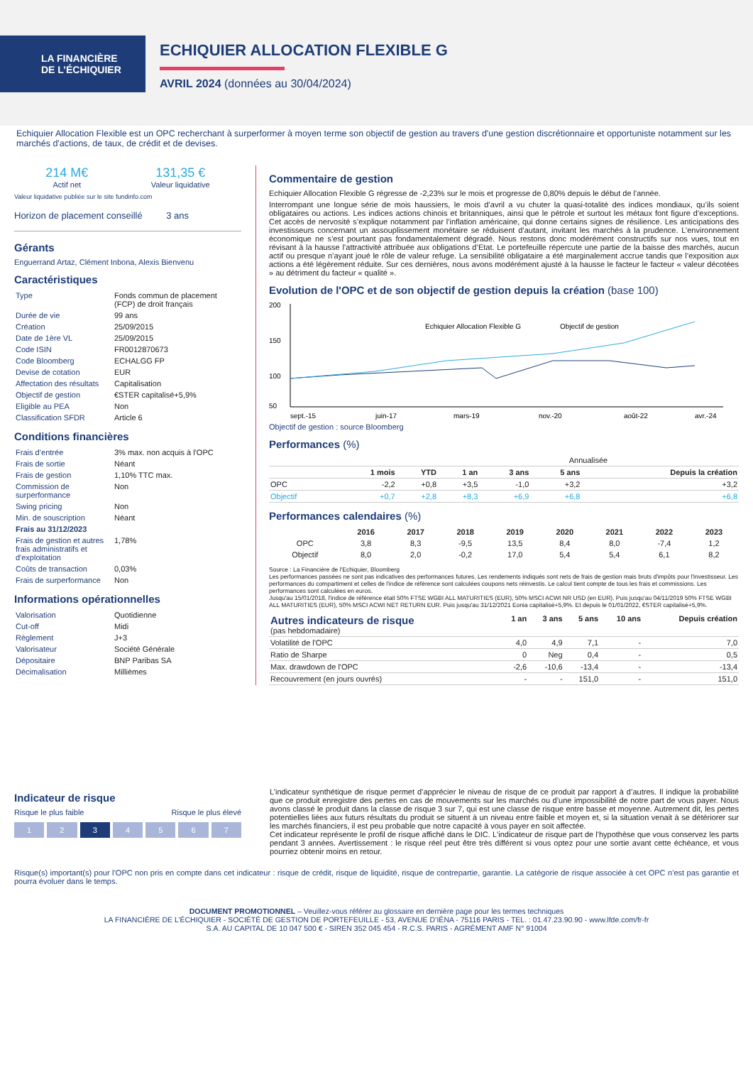LA FINANCIÈRE
DE L’ÉCHIQUIER
ECHIQUIER ALLOCATION FLEXIBLE G
AVRIL 2024 (données au 30/04/2024)
Echiquier Allocation Flexible est un OPC recherchant à surperformer à moyen terme son objectif de gestion au travers d'une gestion discrétionnaire et opportuniste notamment sur les marchés d'actions, de taux, de crédit et de devises.
214 M€
Actif net
131,35 €
Valeur liquidative
Valeur liquidative publiée sur le site fundinfo.com
Horizon de placement conseillé 3 ans
Gérants
Enguerrand Artaz, Clément Inbona, Alexis Bienvenu
Caractéristiques
| Type | Fonds commun de placement (FCP) de droit français |
| Durée de vie | 99 ans |
| Création | 25/09/2015 |
| Date de 1ère VL | 25/09/2015 |
| Code ISIN | FR0012870673 |
| Code Bloomberg | ECHALGG FP |
| Devise de cotation | EUR |
| Affectation des résultats | Capitalisation |
| Objectif de gestion | €STER capitalisé+5,9% |
| Eligible au PEA | Non |
| Classification SFDR | Article 6 |
Conditions financières
| Frais d’entrée | 3% max. non acquis à l'OPC |
| Frais de sortie | Néant |
| Frais de gestion | 1,10% TTC max. |
| Commission de surperformance | Non |
| Swing pricing | Non |
| Min. de souscription | Néant |
| Frais au 31/12/2023 | |
| Frais de gestion et autres frais administratifs et d'exploitation | 1,78% |
| Coûts de transaction | 0,03% |
| Frais de surperformance | Non |
Informations opérationnelles
| Valorisation | Quotidienne |
| Cut-off | Midi |
| Règlement | J+3 |
| Valorisateur | Société Générale |
| Dépositaire | BNP Paribas SA |
| Décimalisation | Millièmes |
Commentaire de gestion
Echiquier Allocation Flexible G régresse de -2,23% sur le mois et progresse de 0,80% depuis le début de l'année.
Interrompant une longue série de mois haussiers, le mois d’avril a vu chuter la quasi-totalité des indices mondiaux, qu’ils soient obligataires ou actions. Les indices actions chinois et britanniques, ainsi que le pétrole et surtout les métaux font figure d’exceptions. Cet accès de nervosité s’explique notamment par l’inflation américaine, qui donne certains signes de résilience. Les anticipations des investisseurs concernant un assouplissement monétaire se réduisent d’autant, invitant les marchés à la prudence. L’environnement économique ne s’est pourtant pas fondamentalement dégradé. Nous restons donc modérément constructifs sur nos vues, tout en révisant à la hausse l’attractivité attribuée aux obligations d’Etat. Le portefeuille répercute une partie de la baisse des marchés, aucun actif ou presque n’ayant joué le rôle de valeur refuge. La sensibilité obligataire a été marginalement accrue tandis que l’exposition aux actions a été légèrement réduite. Sur ces dernières, nous avons modérément ajusté à la hausse le facteur le facteur « valeur décotées » au détriment du facteur « qualité ».
Evolution de l'OPC et de son objectif de gestion depuis la création (base 100)
200
150
100
50
Echiquier Allocation Flexible G
Objectif de gestion
sept.-15
juin-17
mars-19
nov.-20
août-22
avr.-24
Objectif de gestion : source Bloomberg
Performances (%)
| | | | Annualisée | | | |
| --- | --- | --- | --- | --- | --- | --- |
| | 1 mois | YTD | 1 an | 3 ans | 5 ans | Depuis la création |
| OPC | -2,2 | +0,8 | +3,5 | -1,0 | +3,2 | +3,2 |
| Objectif | +0,7 | +2,8 | +8,3 | +6,9 | +6,8 | +6,8 |
Performances calendaires (%)
| | 2016 | 2017 | 2018 | 2019 | 2020 | 2021 | 2022 | 2023 |
| --- | --- | --- | --- | --- | --- | --- | --- | --- |
| OPC | 3,8 | 8,3 | -9,5 | 13,5 | 8,4 | 8,0 | -7,4 | 1,2 |
| Objectif | 8,0 | 2,0 | -0,2 | 17,0 | 5,4 | 5,4 | 6,1 | 8,2 |
Source : La Financière de l'Echiquier, Bloomberg
Les performances passées ne sont pas indicatives des performances futures. Les rendements indiqués sont nets de frais de gestion mais bruts d'impôts pour l'investisseur. Les performances du compartiment et celles de l'indice de référence sont calculées coupons nets réinvestis. Le calcul tient compte de tous les frais et commissions. Les performances sont calculées en euros.
Jusqu'au 15/01/2018, l'indice de référence était 50% FTSE WGBI ALL MATURITIES (EUR), 50% MSCI ACWI NR USD (en EUR). Puis jusqu'au 04/11/2019 50% FTSE WGBI ALL MATURITIES (EUR), 50% MSCI ACWI NET RETURN EUR. Puis jusqu'au 31/12/2021 Eonia capitalisé+5,9%. Et depuis le 01/01/2022, €STER capitalisé+5,9%.
| Autres indicateurs de risque (pas hebdomadaire) | 1 an | 3 ans | 5 ans | 10 ans | Depuis création |
| --- | --- | --- | --- | --- | --- |
| Volatilité de l'OPC | 4,0 | 4,9 | 7,1 | - | 7,0 |
| Ratio de Sharpe | 0 | Neg | 0,4 | - | 0,5 |
| Max. drawdown de l'OPC | -2,6 | -10,6 | -13,4 | - | -13,4 |
| Recouvrement (en jours ouvrés) | - | - | 151,0 | - | 151,0 |
Indicateur de risque
Risque le plus faible Risque le plus élevé
1 2 3 4567
L’indicateur synthétique de risque permet d’apprécier le niveau de risque de ce produit par rapport à d’autres. Il indique la probabilité que ce produit enregistre des pertes en cas de mouvements sur les marchés ou d’une impossibilité de notre part de vous payer. Nous avons classé le produit dans la classe de risque 3 sur 7, qui est une classe de risque entre basse et moyenne. Autrement dit, les pertes potentielles liées aux futurs résultats du produit se situent à un niveau entre faible et moyen et, si la situation venait à se détériorer sur les marchés financiers, il est peu probable que notre capacité à vous payer en soit affectée.
Cet indicateur représente le profil de risque affiché dans le DIC. L'indicateur de risque part de l'hypothèse que vous conservez les parts pendant 3 années. Avertissement : le risque réel peut être très différent si vous optez pour une sortie avant cette échéance, et vous pourriez obtenir moins en retour.
Risque(s) important(s) pour l’OPC non pris en compte dans cet indicateur : risque de crédit, risque de liquidité, risque de contrepartie, garantie. La catégorie de risque associée à cet OPC n’est pas garantie et pourra évoluer dans le temps.
DOCUMENT PROMOTIONNEL – Veuillez-vous référer au glossaire en dernière page pour les termes techniques
LA FINANCIÈRE DE L’ÉCHIQUIER - SOCIÉTÉ DE GESTION DE PORTEFEUILLE - 53, AVENUE D’IÉNA - 75116 PARIS - TEL. : 01.47.23.90.90 - www.lfde.com/fr-fr
S.A. AU CAPITAL DE 10 047 500 € - SIREN 352 045 454 - R.C.S. PARIS - AGRÉMENT AMF N° 91004